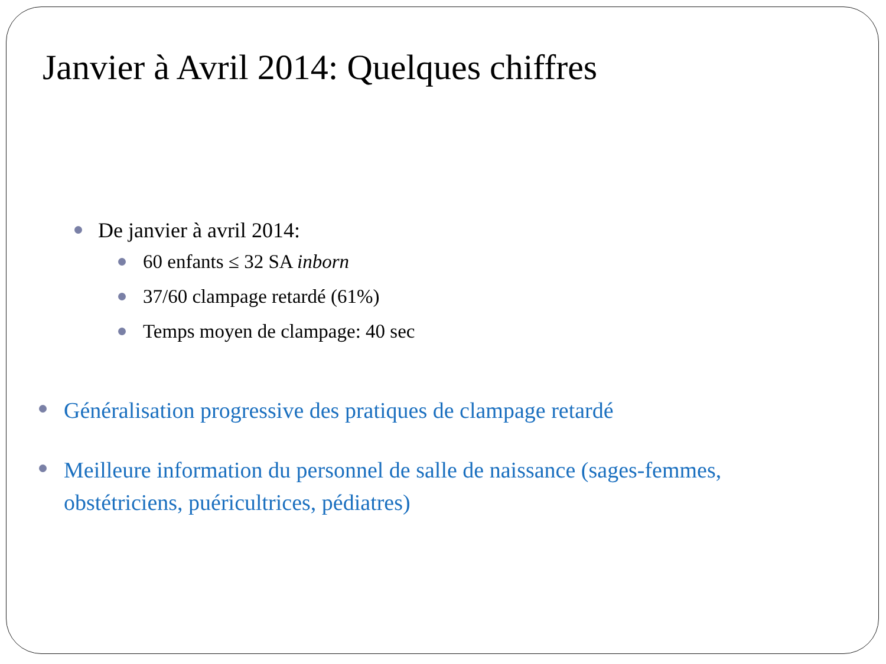Janvier à Avril 2014: Quelques chiffres
De janvier à avril 2014:
60 enfants ≤ 32 SA inborn
37/60 clampage retardé (61%)
Temps moyen de clampage: 40 sec
Généralisation progressive des pratiques de clampage retardé
Meilleure information du personnel de salle de naissance (sages-femmes, obstétriciens, puéricultrices, pédiatres)